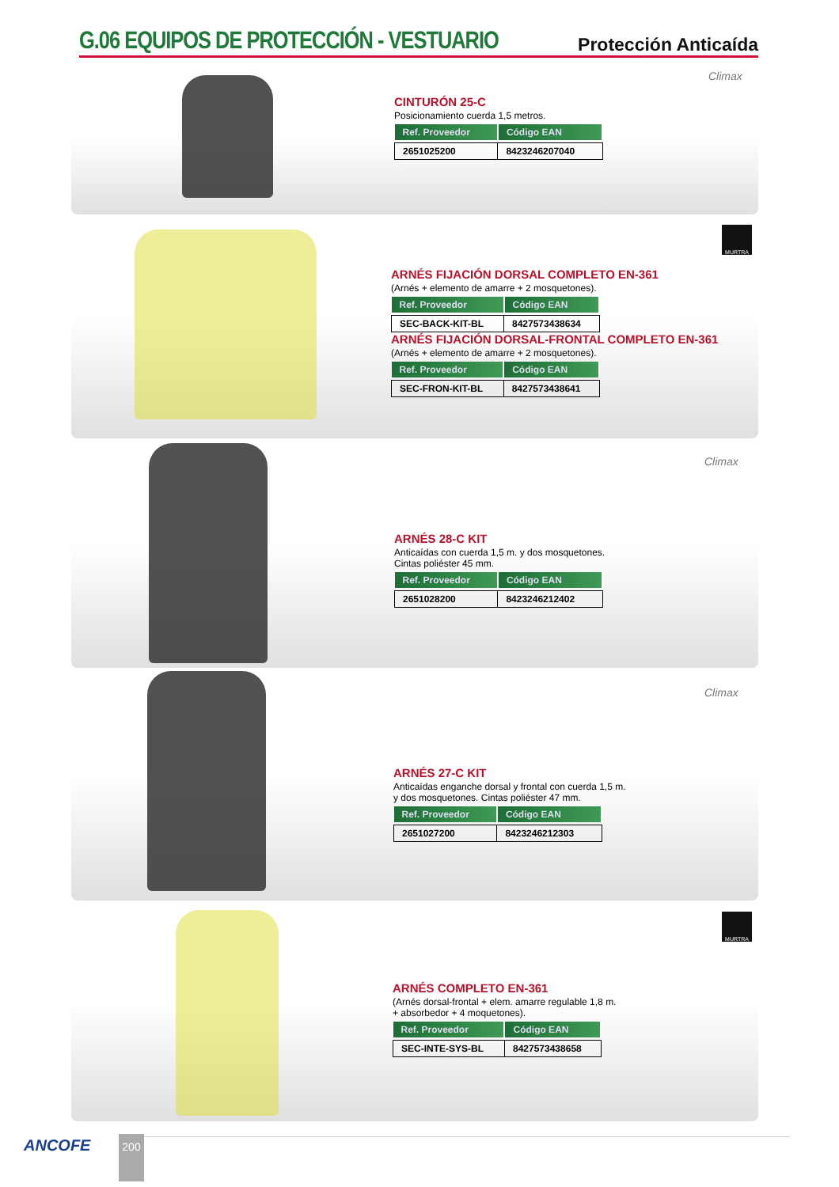G.06 EQUIPOS DE PROTECCIÓN - VESTUARIO
Protección Anticaída
Climax
CINTURÓN 25-C
Posicionamiento cuerda 1,5 metros.
| Ref. Proveedor | Código EAN |
| --- | --- |
| 2651025200 | 8423246207040 |
MURTRA
ARNÉS FIJACIÓN DORSAL COMPLETO EN-361
(Arnés + elemento de amarre + 2 mosquetones).
| Ref. Proveedor | Código EAN |
| --- | --- |
| SEC-BACK-KIT-BL | 8427573438634 |
ARNÉS FIJACIÓN DORSAL-FRONTAL COMPLETO EN-361
(Arnés + elemento de amarre + 2 mosquetones).
| Ref. Proveedor | Código EAN |
| --- | --- |
| SEC-FRON-KIT-BL | 8427573438641 |
Climax
ARNÉS 28-C KIT
Anticaídas con cuerda 1,5 m. y dos mosquetones.
Cintas poliéster 45 mm.
| Ref. Proveedor | Código EAN |
| --- | --- |
| 2651028200 | 8423246212402 |
Climax
ARNÉS 27-C KIT
Anticaídas enganche dorsal y frontal con cuerda 1,5 m.
y dos mosquetones. Cintas poliéster 47 mm.
| Ref. Proveedor | Código EAN |
| --- | --- |
| 2651027200 | 8423246212303 |
MURTRA
ARNÉS COMPLETO EN-361
(Arnés dorsal-frontal + elem. amarre regulable 1,8 m.
+ absorbedor + 4 moquetones).
| Ref. Proveedor | Código EAN |
| --- | --- |
| SEC-INTE-SYS-BL | 8427573438658 |
ANCOFE 200